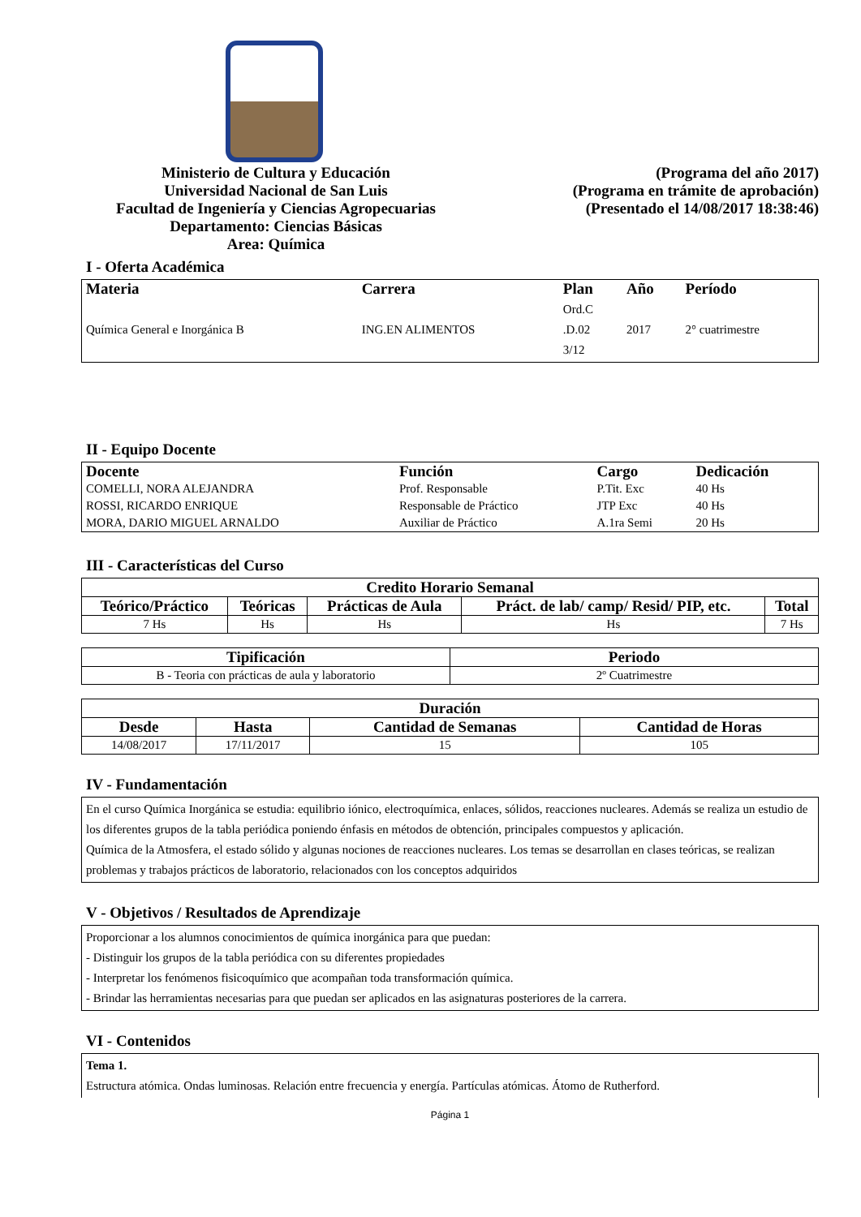Ministerio de Cultura y Educación
Universidad Nacional de San Luis
Facultad de Ingeniería y Ciencias Agropecuarias
Departamento: Ciencias Básicas
Area: Química
(Programa del año 2017)
(Programa en trámite de aprobación)
(Presentado el 14/08/2017 18:38:46)
I - Oferta Académica
| Materia | Carrera | Plan | Año | Período |
| --- | --- | --- | --- | --- |
| Química General e Inorgánica B | ING.EN ALIMENTOS | Ord.C .D.02 3/12 | 2017 | 2° cuatrimestre |
II - Equipo Docente
| Docente | Función | Cargo | Dedicación |
| --- | --- | --- | --- |
| COMELLI, NORA ALEJANDRA | Prof. Responsable | P.Tit. Exc | 40 Hs |
| ROSSI, RICARDO ENRIQUE | Responsable de Práctico | JTP Exc | 40 Hs |
| MORA, DARIO MIGUEL ARNALDO | Auxiliar de Práctico | A.1ra Semi | 20 Hs |
III - Características del Curso
| Credito Horario Semanal | | | | |
| --- | --- | --- | --- | --- |
| Teórico/Práctico | Teóricas | Prácticas de Aula | Práct. de lab/ camp/ Resid/ PIP, etc. | Total |
| 7 Hs | Hs | Hs | Hs | 7 Hs |
| Tipificación | Periodo |
| --- | --- |
| B - Teoria con prácticas de aula y laboratorio | 2º Cuatrimestre |
| Duración | | | |
| --- | --- | --- | --- |
| Desde | Hasta | Cantidad de Semanas | Cantidad de Horas |
| 14/08/2017 | 17/11/2017 | 15 | 105 |
IV - Fundamentación
En el curso Química Inorgánica se estudia: equilibrio iónico, electroquímica, enlaces, sólidos, reacciones nucleares. Además se realiza un estudio de los diferentes grupos de la tabla periódica poniendo énfasis en métodos de obtención, principales compuestos y aplicación.
Química de la Atmosfera, el estado sólido y algunas nociones de reacciones nucleares. Los temas se desarrollan en clases teóricas, se realizan problemas y trabajos prácticos de laboratorio, relacionados con los conceptos adquiridos
V - Objetivos / Resultados de Aprendizaje
Proporcionar a los alumnos conocimientos de química inorgánica para que puedan:
- Distinguir los grupos de la tabla periódica con su diferentes propiedades
- Interpretar los fenómenos fisicoquímico que acompañan toda transformación química.
- Brindar las herramientas necesarias para que puedan ser aplicados en las asignaturas posteriores de la carrera.
VI - Contenidos
Tema 1.
Estructura atómica. Ondas luminosas. Relación entre frecuencia y energía. Partículas atómicas. Átomo de Rutherford.
Página 1